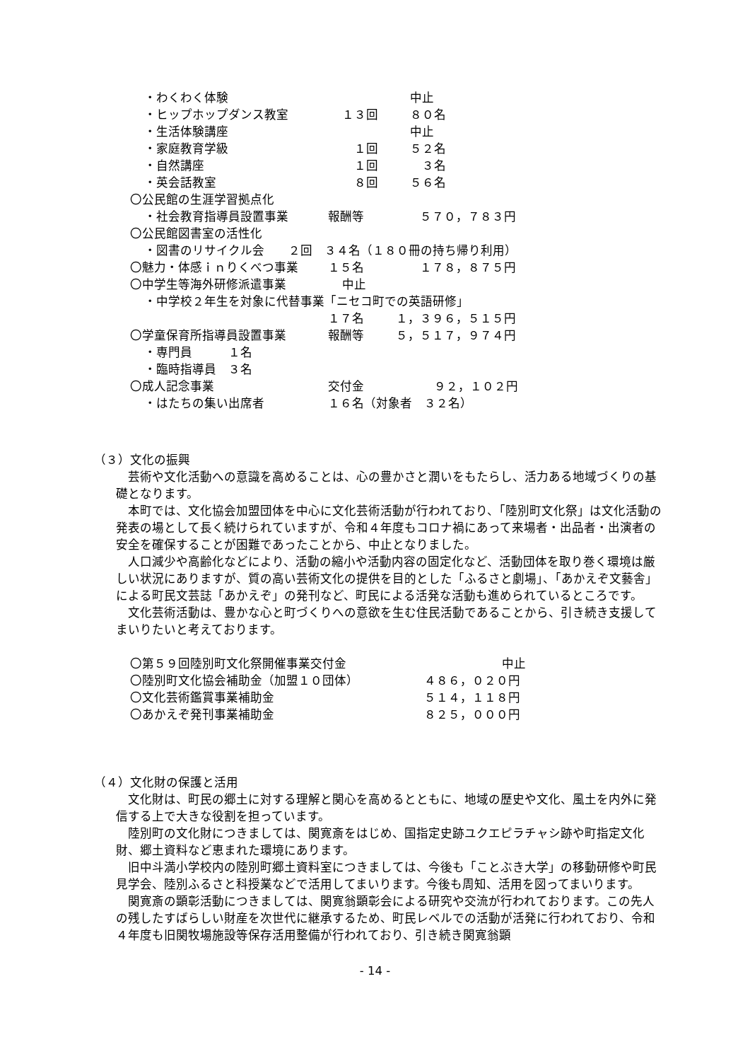・わくわく体験 中止
・ヒップホップダンス教室 １３回 ８０名
・生活体験講座 中止
・家庭教育学級　１回 ５２名
・自然講座　１回　３名
・英会話教室　８回 ５６名
〇公民館の生涯学習拠点化
・社会教育指導員設置事業 報酬等 ５７０，７８３円
〇公民館図書室の活性化
・図書のリサイクル会　　２回　３４名（１８０冊の持ち帰り利用）
〇魅力・体感ｉｎりくべつ事業 １５名 １７８，８７５円
〇中学生等海外研修派遣事業 中止
・中学校２年生を対象に代替事業「ニセコ町での英語研修」
１７名 １，３９６，５１５円
〇学童保育所指導員設置事業 報酬等 ５，５１７，９７４円
・専門員　　　１名
・臨時指導員　３名
〇成人記念事業 交付金 ９２，１０２円
・はたちの集い出席者 １６名（対象者　３２名）
（３）文化の振興
　芸術や文化活動への意識を高めることは、心の豊かさと潤いをもたらし、活力ある地域づくりの基礎となります。
　本町では、文化協会加盟団体を中心に文化芸術活動が行われており、「陸別町文化祭」は文化活動の発表の場として長く続けられていますが、令和４年度もコロナ禍にあって来場者・出品者・出演者の安全を確保することが困難であったことから、中止となりました。
　人口減少や高齢化などにより、活動の縮小や活動内容の固定化など、活動団体を取り巻く環境は厳しい状況にありますが、質の高い芸術文化の提供を目的とした「ふるさと劇場」、「あかえぞ文藝舎」による町民文芸誌「あかえぞ」の発刊など、町民による活発な活動も進められているところです。
　文化芸術活動は、豊かな心と町づくりへの意欲を生む住民活動であることから、引き続き支援してまいりたいと考えております。
〇第５９回陸別町文化祭開催事業交付金 中止
〇陸別町文化協会補助金（加盟１０団体） ４８６，０２０円
〇文化芸術鑑賞事業補助金 ５１４，１１８円
〇あかえぞ発刊事業補助金 ８２５，０００円
（４）文化財の保護と活用
　文化財は、町民の郷土に対する理解と関心を高めるとともに、地域の歴史や文化、風土を内外に発信する上で大きな役割を担っています。
　陸別町の文化財につきましては、関寛斎をはじめ、国指定史跡ユクエピラチャシ跡や町指定文化財、郷土資料など恵まれた環境にあります。
　旧中斗満小学校内の陸別町郷土資料室につきましては、今後も「ことぶき大学」の移動研修や町民見学会、陸別ふるさと科授業などで活用してまいります。今後も周知、活用を図ってまいります。
　関寛斎の顕彰活動につきましては、関寛翁顕彰会による研究や交流が行われております。この先人の残したすばらしい財産を次世代に継承するため、町民レベルでの活動が活発に行われており、令和４年度も旧関牧場施設等保存活用整備が行われており、引き続き関寛翁顕
- 14 -